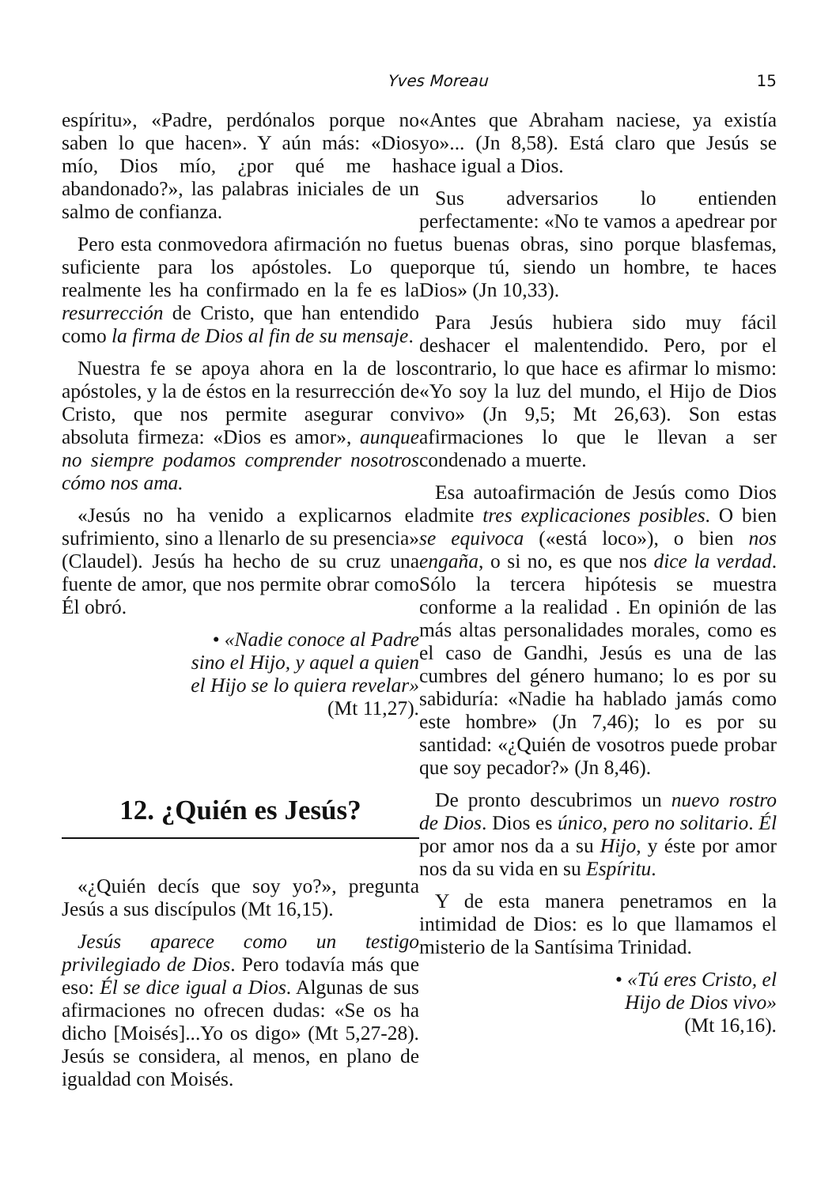Yves Moreau 15
espíritu», «Padre, perdónalos porque no saben lo que hacen». Y aún más: «Dios mío, Dios mío, ¿por qué me has abandonado?», las palabras iniciales de un salmo de confianza.
Pero esta conmovedora afirmación no fue suficiente para los apóstoles. Lo que realmente les ha confirmado en la fe es la resurrección de Cristo, que han entendido como la firma de Dios al fin de su mensaje.
Nuestra fe se apoya ahora en la de los apóstoles, y la de éstos en la resurrección de Cristo, que nos permite asegurar con absoluta firmeza: «Dios es amor», aunque no siempre podamos comprender nosotros cómo nos ama.
«Jesús no ha venido a explicarnos el sufrimiento, sino a llenarlo de su presencia» (Claudel). Jesús ha hecho de su cruz una fuente de amor, que nos permite obrar como Él obró.
• «Nadie conoce al Padre
sino el Hijo, y aquel a quien
el Hijo se lo quiera revelar»
(Mt 11,27).
12. ¿Quién es Jesús?
«¿Quién decís que soy yo?», pregunta Jesús a sus discípulos (Mt 16,15).
Jesús aparece como un testigo privilegiado de Dios. Pero todavía más que eso: Él se dice igual a Dios. Algunas de sus afirmaciones no ofrecen dudas: «Se os ha dicho [Moisés]...Yo os digo» (Mt 5,27-28). Jesús se considera, al menos, en plano de igualdad con Moisés.
«Antes que Abraham naciese, ya existía yo»... (Jn 8,58). Está claro que Jesús se hace igual a Dios.
Sus adversarios lo entienden perfectamente: «No te vamos a apedrear por tus buenas obras, sino porque blasfemas, porque tú, siendo un hombre, te haces Dios» (Jn 10,33).
Para Jesús hubiera sido muy fácil deshacer el malentendido. Pero, por el contrario, lo que hace es afirmar lo mismo: «Yo soy la luz del mundo, el Hijo de Dios vivo» (Jn 9,5; Mt 26,63). Son estas afirmaciones lo que le llevan a ser condenado a muerte.
Esa autoafirmación de Jesús como Dios admite tres explicaciones posibles. O bien se equivoca («está loco»), o bien nos engaña, o si no, es que nos dice la verdad. Sólo la tercera hipótesis se muestra conforme a la realidad . En opinión de las más altas personalidades morales, como es el caso de Gandhi, Jesús es una de las cumbres del género humano; lo es por su sabiduría: «Nadie ha hablado jamás como este hombre» (Jn 7,46); lo es por su santidad: «¿Quién de vosotros puede probar que soy pecador?» (Jn 8,46).
De pronto descubrimos un nuevo rostro de Dios. Dios es único, pero no solitario. Él por amor nos da a su Hijo, y éste por amor nos da su vida en su Espíritu.
Y de esta manera penetramos en la intimidad de Dios: es lo que llamamos el misterio de la Santísima Trinidad.
• «Tú eres Cristo, el
Hijo de Dios vivo»
(Mt 16,16).